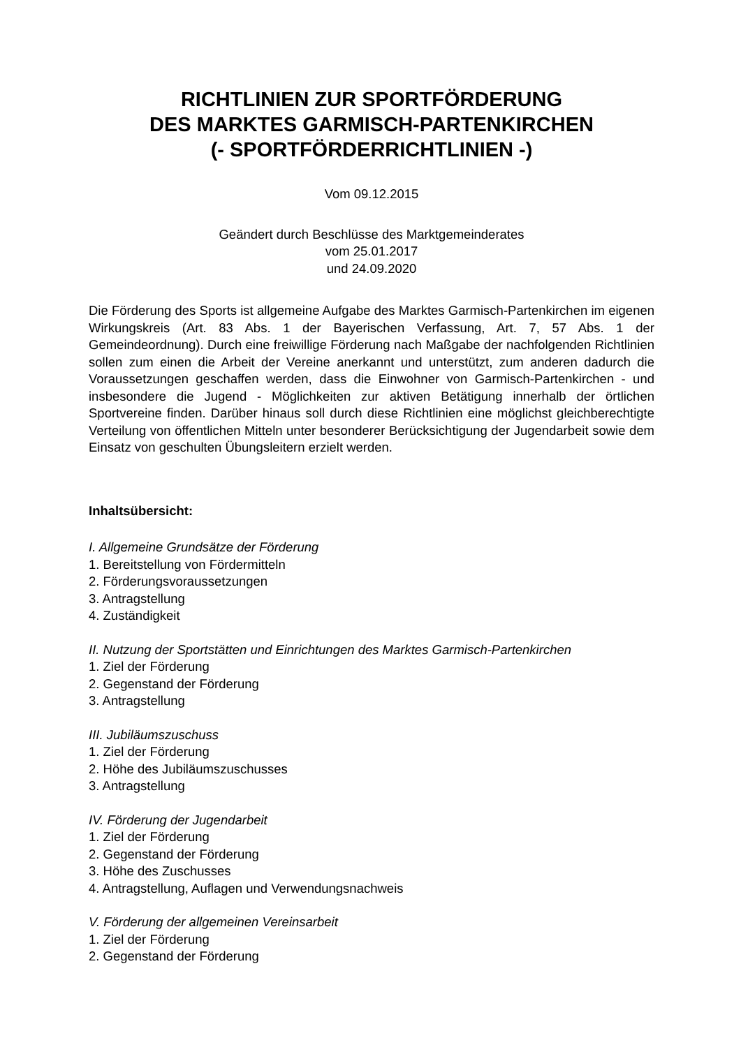RICHTLINIEN ZUR SPORTFÖRDERUNG
DES MARKTES GARMISCH-PARTENKIRCHEN
(- SPORTFÖRDERRICHTLINIEN -)
Vom 09.12.2015
Geändert durch Beschlüsse des Marktgemeinderates
vom 25.01.2017
und 24.09.2020
Die Förderung des Sports ist allgemeine Aufgabe des Marktes Garmisch-Partenkirchen im eigenen Wirkungskreis (Art. 83 Abs. 1 der Bayerischen Verfassung, Art. 7, 57 Abs. 1 der Gemeindeordnung). Durch eine freiwillige Förderung nach Maßgabe der nachfolgenden Richtlinien sollen zum einen die Arbeit der Vereine anerkannt und unterstützt, zum anderen dadurch die Voraussetzungen geschaffen werden, dass die Einwohner von Garmisch-Partenkirchen - und insbesondere die Jugend - Möglichkeiten zur aktiven Betätigung innerhalb der örtlichen Sportvereine finden. Darüber hinaus soll durch diese Richtlinien eine möglichst gleichberechtigte Verteilung von öffentlichen Mitteln unter besonderer Berücksichtigung der Jugendarbeit sowie dem Einsatz von geschulten Übungsleitern erzielt werden.
Inhaltsübersicht:
I. Allgemeine Grundsätze der Förderung
1. Bereitstellung von Fördermitteln
2. Förderungsvoraussetzungen
3. Antragstellung
4. Zuständigkeit
II. Nutzung der Sportstätten und Einrichtungen des Marktes Garmisch-Partenkirchen
1. Ziel der Förderung
2. Gegenstand der Förderung
3. Antragstellung
III. Jubiläumszuschuss
1. Ziel der Förderung
2. Höhe des Jubiläumszuschusses
3. Antragstellung
IV. Förderung der Jugendarbeit
1. Ziel der Förderung
2. Gegenstand der Förderung
3. Höhe des Zuschusses
4. Antragstellung, Auflagen und Verwendungsnachweis
V. Förderung der allgemeinen Vereinsarbeit
1. Ziel der Förderung
2. Gegenstand der Förderung